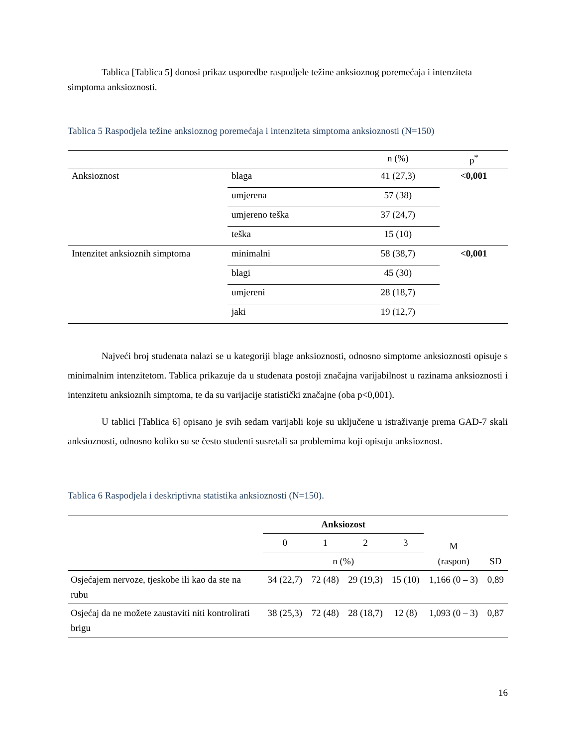Tablica [Tablica 5] donosi prikaz usporedbe raspodjele težine anksioznog poremećaja i intenziteta simptoma anksioznosti.
Tablica 5 Raspodjela težine anksioznog poremećaja i intenziteta simptoma anksioznosti (N=150)
| | | n (%) | p<sup>*</sup> |
| --- | --- | --- | --- |
| Anksioznost | blaga | 41 (27,3) | <0,001 |
| | umjerena | 57 (38) | |
| | umjereno teška | 37 (24,7) | |
| | teška | 15 (10) | |
| Intenzitet anksioznih simptoma | minimalni | 58 (38,7) | <0,001 |
| | blagi | 45 (30) | |
| | umjereni | 28 (18,7) | |
| | jaki | 19 (12,7) | |
Najveći broj studenata nalazi se u kategoriji blage anksioznosti, odnosno simptome anksioznosti opisuje s minimalnim intenzitetom. Tablica prikazuje da u studenata postoji značajna varijabilnost u razinama anksioznosti i intenzitetu anksioznih simptoma, te da su varijacije statistički značajne (oba p<0,001).
U tablici [Tablica 6] opisano je svih sedam varijabli koje su uključene u istraživanje prema GAD-7 skali anksioznosti, odnosno koliko su se često studenti susretali sa problemima koji opisuju anksioznost.
Tablica 6 Raspodjela i deskriptivna statistika anksioznosti (N=150).
| | Anksiozost | | | | M (raspon) | SD |
| --- | --- | --- | --- | --- | --- | --- |
| | 0 | 1 | 2 | 3 | | |
| | n (%) | | | | | |
| Osjećajem nervoze, tjeskobe ili kao da ste na rubu | 34 (22,7) | 72 (48) | 29 (19,3) | 15 (10) | 1,166 (0 – 3) | 0,89 |
| Osjećaj da ne možete zaustaviti niti kontrolirati brigu | 38 (25,3) | 72 (48) | 28 (18,7) | 12 (8) | 1,093 (0 – 3) | 0,87 |
16